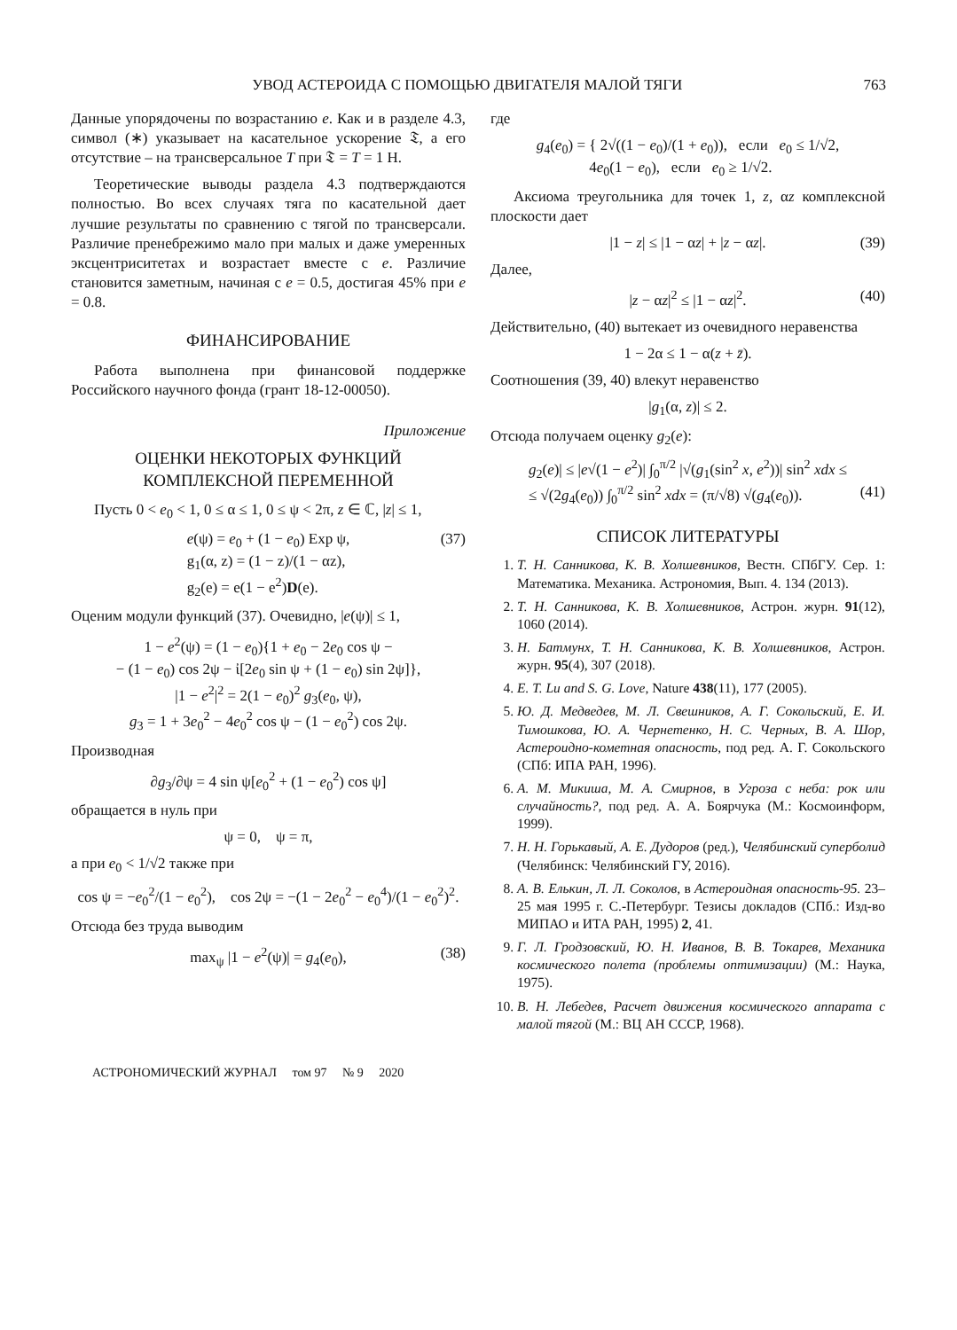УВОД АСТЕРОИДА С ПОМОЩЬЮ ДВИГАТЕЛЯ МАЛОЙ ТЯГИ 763
Данные упорядочены по возрастанию e. Как и в разделе 4.3, символ (∗) указывает на касательное ускорение 𝔗, а его отсутствие – на трансверсальное T при 𝔗 = T = 1 Н.
Теоретические выводы раздела 4.3 подтверждаются полностью. Во всех случаях тяга по касательной дает лучшие результаты по сравнению с тягой по трансверсали. Различие пренебрежимо мало при малых и даже умеренных эксцентриситетах и возрастает вместе с e. Различие становится заметным, начиная с e = 0.5, достигая 45% при e = 0.8.
ФИНАНСИРОВАНИЕ
Работа выполнена при финансовой поддержке Российского научного фонда (грант 18-12-00050).
Приложение
ОЦЕНКИ НЕКОТОРЫХ ФУНКЦИЙ
КОМПЛЕКСНОЙ ПЕРЕМЕННОЙ
Пусть 0 < e<sub>0</sub> < 1, 0 ≤ α ≤ 1, 0 ≤ ψ < 2π, z ∈ ℂ, |z| ≤ 1,
e(ψ) = e<sub>0</sub> + (1 − e<sub>0</sub>) Exp ψ,
g<sub>1</sub>(α, z) = (1 − z)/(1 − αz),
g<sub>2</sub>(e) = e(1 − e<sup>2</sup>)D(e). (37)
Оценим модули функций (37). Очевидно, |e(ψ)| ≤ 1,
1 − e<sup>2</sup>(ψ) = (1 − e<sub>0</sub>){1 + e<sub>0</sub> − 2e<sub>0</sub> cos ψ −
− (1 − e<sub>0</sub>) cos 2ψ − ἰ[2e<sub>0</sub> sin ψ + (1 − e<sub>0</sub>) sin 2ψ]},
|1 − e<sup>2</sup>|<sup>2</sup> = 2(1 − e<sub>0</sub>)<sup>2</sup> g<sub>3</sub>(e<sub>0</sub>, ψ),
g<sub>3</sub> = 1 + 3e<sub>0</sub><sup>2</sup> − 4e<sub>0</sub><sup>2</sup> cos ψ − (1 − e<sub>0</sub><sup>2</sup>) cos 2ψ.
Производная
∂g<sub>3</sub>/∂ψ = 4 sin ψ[e<sub>0</sub><sup>2</sup> + (1 − e<sub>0</sub><sup>2</sup>) cos ψ]
обращается в нуль при
ψ = 0, ψ = π,
а при e<sub>0</sub> < 1/√2 также при
cos ψ = −e<sub>0</sub><sup>2</sup>/(1 − e<sub>0</sub><sup>2</sup>), cos 2ψ = −(1 − 2e<sub>0</sub><sup>2</sup> − e<sub>0</sub><sup>4</sup>)/(1 − e<sub>0</sub><sup>2</sup>)<sup>2</sup>.
Отсюда без труда выводим
max<sub>ψ</sub> |1 − e<sup>2</sup>(ψ)| = g<sub>4</sub>(e<sub>0</sub>), (38)
где
g<sub>4</sub>(e<sub>0</sub>) = { 2√((1 − e<sub>0</sub>)/(1 + e<sub>0</sub>)), если e<sub>0</sub> ≤ 1/√2,
4e<sub>0</sub>(1 − e<sub>0</sub>), если e<sub>0</sub> ≥ 1/√2.
Аксиома треугольника для точек 1, z, αz комплексной плоскости дает
|1 − z| ≤ |1 − αz| + |z − αz|. (39)
Далее,
|z − αz|<sup>2</sup> ≤ |1 − αz|<sup>2</sup>. (40)
Действительно, (40) вытекает из очевидного неравенства
1 − 2α ≤ 1 − α(z + z̄).
Соотношения (39, 40) влекут неравенство
|g<sub>1</sub>(α, z)| ≤ 2.
Отсюда получаем оценку g<sub>2</sub>(e):
g<sub>2</sub>(e)| ≤ |e√(1 − e<sup>2</sup>)| ∫<sub>0</sub><sup>π/2</sup> |√(g<sub>1</sub>(sin<sup>2</sup> x, e<sup>2</sup>))| sin<sup>2</sup> xdx ≤
≤ √(2g<sub>4</sub>(e<sub>0</sub>)) ∫<sub>0</sub><sup>π/2</sup> sin<sup>2</sup> xdx = (π/√8) √(g<sub>4</sub>(e<sub>0</sub>)).
(41)
СПИСОК ЛИТЕРАТУРЫ
1. Т. Н. Санникова, К. В. Холшевников, Вестн. СПбГУ. Сер. 1: Математика. Механика. Астрономия, Вып. 4. 134 (2013).
2. Т. Н. Санникова, К. В. Холшевников, Астрон. журн. 91(12), 1060 (2014).
3. Н. Батмунх, Т. Н. Санникова, К. В. Холшевников, Астрон. журн. 95(4), 307 (2018).
4. E. T. Lu and S. G. Love, Nature 438(11), 177 (2005).
5. Ю. Д. Медведев, М. Л. Свешников, А. Г. Сокольский, Е. И. Тимошкова, Ю. А. Чернетенко, Н. С. Черных, В. А. Шор, Астероидно-кометная опасность, под ред. А. Г. Сокольского (СПб: ИПА РАН, 1996).
6. А. М. Микиша, М. А. Смирнов, в Угроза с неба: рок или случайность?, под ред. А. А. Боярчука (М.: Космоинформ, 1999).
7. Н. Н. Горькавый, А. Е. Дудоров (ред.), Челябинский суперболид (Челябинск: Челябинский ГУ, 2016).
8. А. В. Елькин, Л. Л. Соколов, в Астероидная опасность-95. 23–25 мая 1995 г. С.-Петербург. Тезисы докладов (СПб.: Изд-во МИПАО и ИТА РАН, 1995) 2, 41.
9. Г. Л. Гродзовский, Ю. Н. Иванов, В. В. Токарев, Механика космического полета (проблемы оптимизации) (М.: Наука, 1975).
10. В. Н. Лебедев, Расчет движения космического аппарата с малой тягой (М.: ВЦ АН СССР, 1968).
АСТРОНОМИЧЕСКИЙ ЖУРНАЛ том 97 № 9 2020